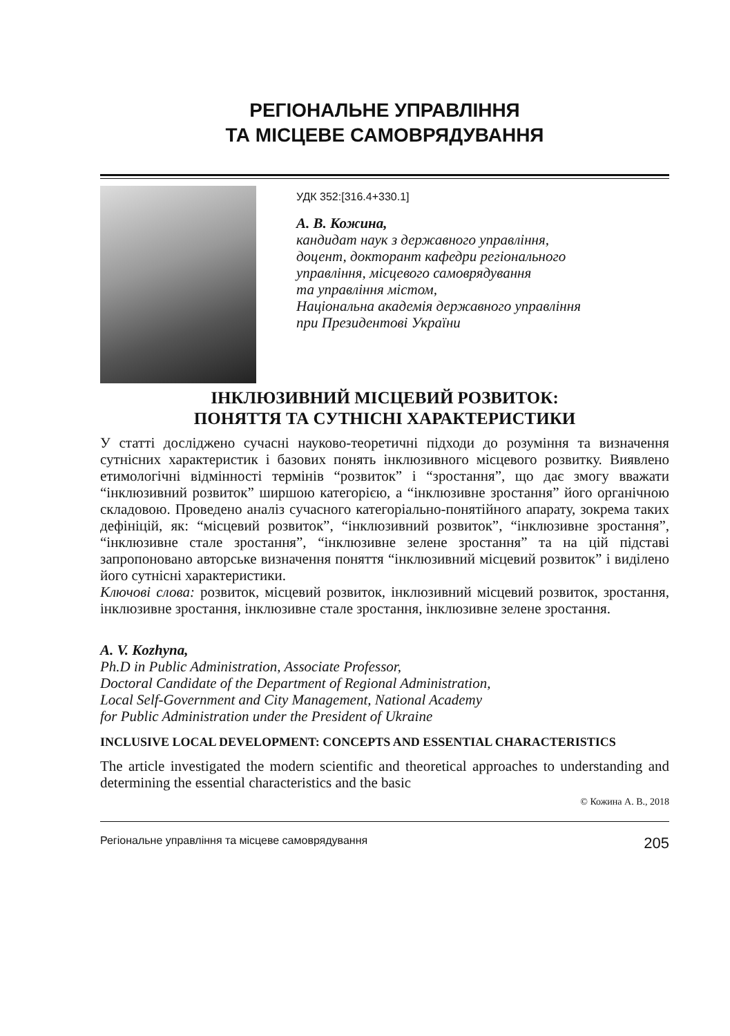РЕГІОНАЛЬНЕ УПРАВЛІННЯ
ТА МІСЦЕВЕ САМОВРЯДУВАННЯ
УДК 352:[316.4+330.1]
А. В. Кожина,
кандидат наук з державного управління,
доцент, докторант кафедри регіонального
управління, місцевого самоврядування
та управління містом,
Національна академія державного управління
при Президентові України
ІНКЛЮЗИВНИЙ МІСЦЕВИЙ РОЗВИТОК:
ПОНЯТТЯ ТА СУТНІСНІ ХАРАКТЕРИСТИКИ
У статті досліджено сучасні науково-теоретичні підходи до розуміння та визначення сутнісних характеристик і базових понять інклюзивного місцевого розвитку. Виявлено етимологічні відмінності термінів “розвиток” і “зростання”, що дає змогу вважати “інклюзивний розвиток” ширшою категорією, а “інклюзивне зростання” його органічною складовою. Проведено аналіз сучасного категоріально-понятійного апарату, зокрема таких дефініцій, як: “місцевий розвиток”, “інклюзивний розвиток”, “інклюзивне зростання”, “інклюзивне стале зростання”, “інклюзивне зелене зростання” та на цій підставі запропоновано авторське визначення поняття “інклюзивний місцевий розвиток” і виділено його сутнісні характеристики.
Ключові слова: розвиток, місцевий розвиток, інклюзивний місцевий розвиток, зростання, інклюзивне зростання, інклюзивне стале зростання, інклюзивне зелене зростання.
A. V. Kozhyna,
Ph.D in Public Administration, Associate Professor,
Doctoral Candidate of the Department of Regional Administration,
Local Self-Government and City Management, National Academy
for Public Administration under the President of Ukraine
INCLUSIVE LOCAL DEVELOPMENT: CONCEPTS AND ESSENTIAL CHARACTERISTICS
The article investigated the modern scientific and theoretical approaches to understanding and determining the essential characteristics and the basic
© Кожина А. В., 2018
Регіональне управління та місцеве самоврядування 205